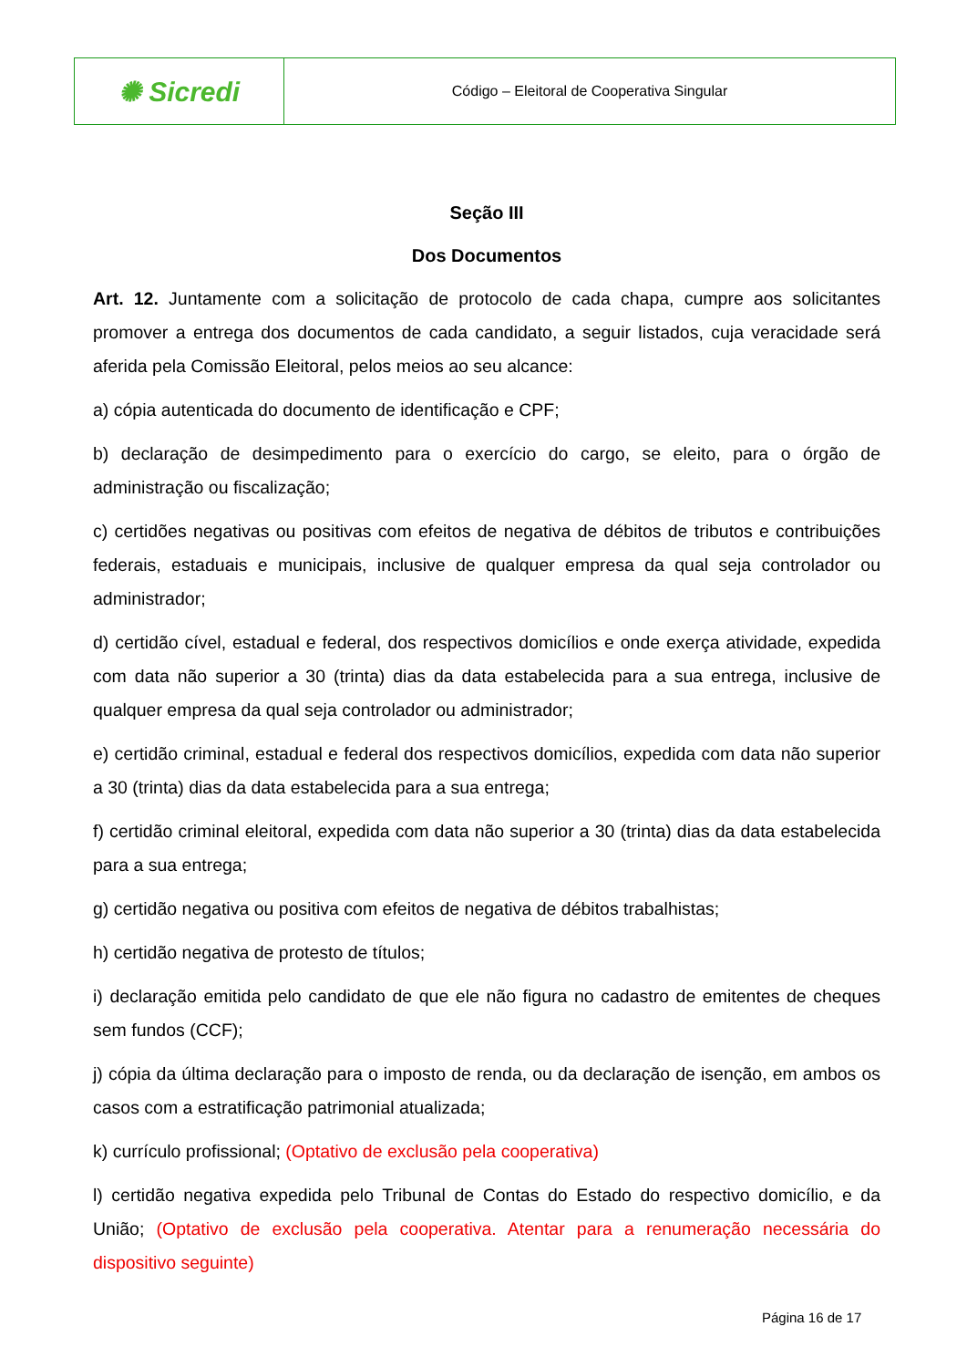| ✺ Sicredi | Código – Eleitoral de Cooperativa Singular |
Seção III
Dos Documentos
Art. 12. Juntamente com a solicitação de protocolo de cada chapa, cumpre aos solicitantes promover a entrega dos documentos de cada candidato, a seguir listados, cuja veracidade será aferida pela Comissão Eleitoral, pelos meios ao seu alcance:
a) cópia autenticada do documento de identificação e CPF;
b) declaração de desimpedimento para o exercício do cargo, se eleito, para o órgão de administração ou fiscalização;
c) certidões negativas ou positivas com efeitos de negativa de débitos de tributos e contribuições federais, estaduais e municipais, inclusive de qualquer empresa da qual seja controlador ou administrador;
d) certidão cível, estadual e federal, dos respectivos domicílios e onde exerça atividade, expedida com data não superior a 30 (trinta) dias da data estabelecida para a sua entrega, inclusive de qualquer empresa da qual seja controlador ou administrador;
e) certidão criminal, estadual e federal dos respectivos domicílios, expedida com data não superior a 30 (trinta) dias da data estabelecida para a sua entrega;
f) certidão criminal eleitoral, expedida com data não superior a 30 (trinta) dias da data estabelecida para a sua entrega;
g) certidão negativa ou positiva com efeitos de negativa de débitos trabalhistas;
h) certidão negativa de protesto de títulos;
i) declaração emitida pelo candidato de que ele não figura no cadastro de emitentes de cheques sem fundos (CCF);
j) cópia da última declaração para o imposto de renda, ou da declaração de isenção, em ambos os casos com a estratificação patrimonial atualizada;
k) currículo profissional; (Optativo de exclusão pela cooperativa)
l) certidão negativa expedida pelo Tribunal de Contas do Estado do respectivo domicílio, e da União; (Optativo de exclusão pela cooperativa. Atentar para a renumeração necessária do dispositivo seguinte)
Página 16 de 17